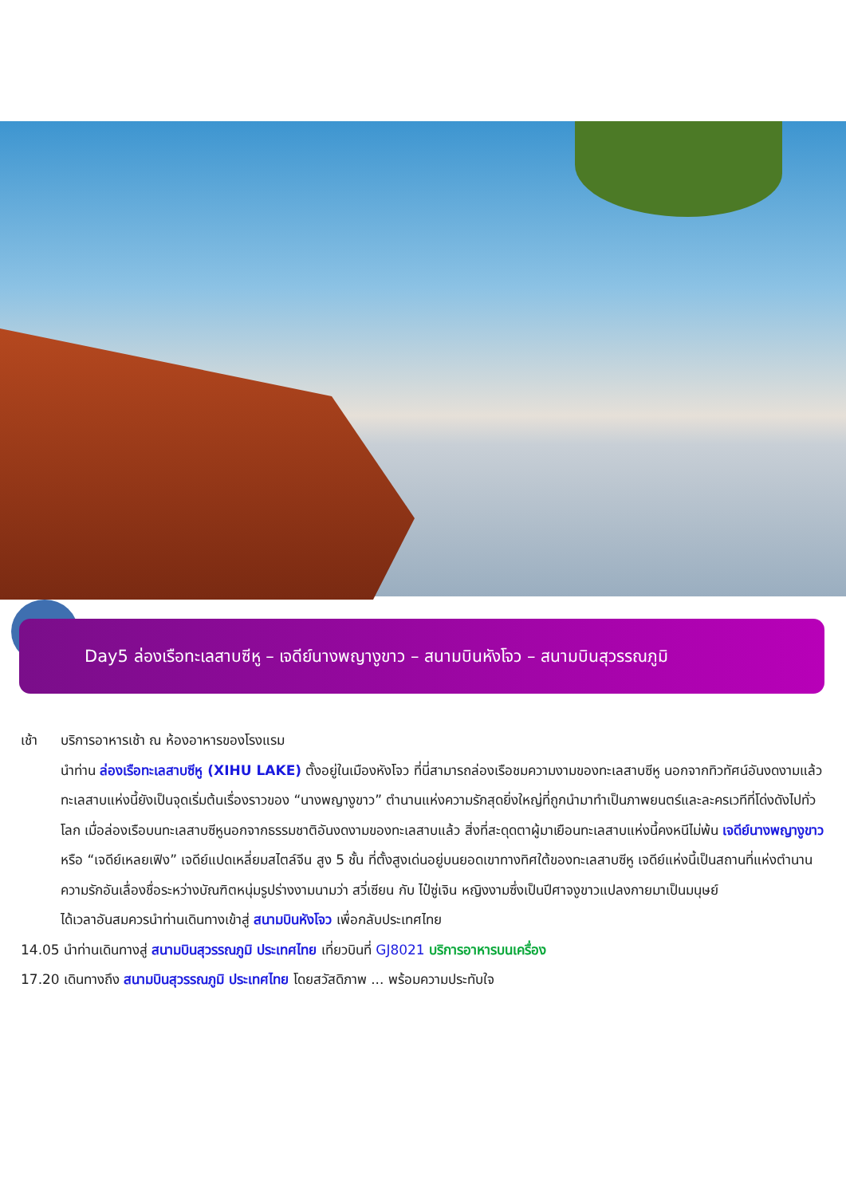Day5 ล่องเรือทะเลสาบซีหู – เจดีย์นางพญางูขาว – สนามบินหังโจว – สนามบินสุวรรณภูมิ
เช้า บริการอาหารเช้า ณ ห้องอาหารของโรงแรม
นำท่าน ล่องเรือทะเลสาบซีหู (XIHU LAKE) ตั้งอยู่ในเมืองหังโจว ที่นี่สามารถล่องเรือชมความงามของทะเลสาบซีหู นอกจากทิวทัศน์อันงดงามแล้วทะเลสาบแห่งนี้ยังเป็นจุดเริ่มต้นเรื่องราวของ “นางพญางูขาว” ตำนานแห่งความรักสุดยิ่งใหญ่ที่ถูกนำมาทำเป็นภาพยนตร์และละครเวทีที่โด่งดังไปทั่วโลก เมื่อล่องเรือบนทะเลสาบซีหูนอกจากธรรมชาติอันงดงามของทะเลสาบแล้ว สิ่งที่สะดุดตาผู้มาเยือนทะเลสาบแห่งนี้คงหนีไม่พ้น เจดีย์นางพญางูขาว หรือ “เจดีย์เหลยเฟิง” เจดีย์แปดเหลี่ยมสไตล์จีน สูง 5 ชั้น ที่ตั้งสูงเด่นอยู่บนยอดเขาทางทิศใต้ของทะเลสาบซีหู เจดีย์แห่งนี้เป็นสถานที่แห่งตำนานความรักอันเลื่องชื่อระหว่างบัณฑิตหนุ่มรูปร่างงามนามว่า สวี่เซียน กับ ไป๋ซู่เจิน หญิงงามซึ่งเป็นปีศาจงูขาวแปลงกายมาเป็นมนุษย์
ได้เวลาอันสมควรนำท่านเดินทางเข้าสู่ สนามบินหังโจว เพื่อกลับประเทศไทย
14.05 นำท่านเดินทางสู่ สนามบินสุวรรณภูมิ ประเทศไทย เที่ยวบินที่ GJ8021 บริการอาหารบนเครื่อง
17.20 เดินทางถึง สนามบินสุวรรณภูมิ ประเทศไทย โดยสวัสดิภาพ ... พร้อมความประทับใจ